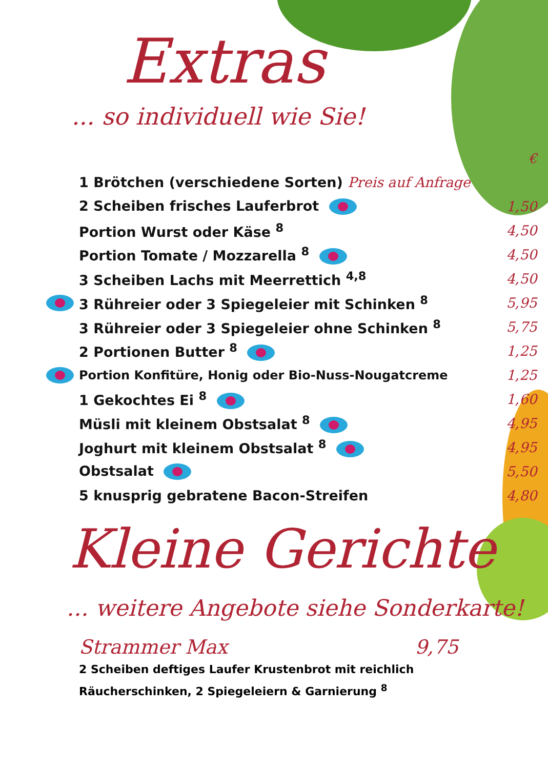Extras
... so individuell wie Sie!
| | | € |
| | 1 Brötchen (verschiedene Sorten) Preis auf Anfrage | |
| | 2 Scheiben frisches Lauferbrot | 1,50 |
| | Portion Wurst oder Käse <sup>8</sup> | 4,50 |
| | Portion Tomate / Mozzarella <sup>8</sup> | 4,50 |
| | 3 Scheiben Lachs mit Meerrettich <sup>4,8</sup> | 4,50 |
| | 3 Rühreier oder 3 Spiegeleier mit Schinken <sup>8</sup> | 5,95 |
| | 3 Rühreier oder 3 Spiegeleier ohne Schinken <sup>8</sup> | 5,75 |
| | 2 Portionen Butter <sup>8</sup> | 1,25 |
| | Portion Konfitüre, Honig oder Bio-Nuss-Nougatcreme | 1,25 |
| | 1 Gekochtes Ei <sup>8</sup> | 1,60 |
| | Müsli mit kleinem Obstsalat <sup>8</sup> | 4,95 |
| | Joghurt mit kleinem Obstsalat <sup>8</sup> | 4,95 |
| | Obstsalat | 5,50 |
| | 5 knusprig gebratene Bacon-Streifen | 4,80 |
Kleine Gerichte
... weitere Angebote siehe Sonderkarte!
Strammer Max 9,75
2 Scheiben deftiges Laufer Krustenbrot mit reichlich
Räucherschinken, 2 Spiegeleiern & Garnierung <sup>8</sup>